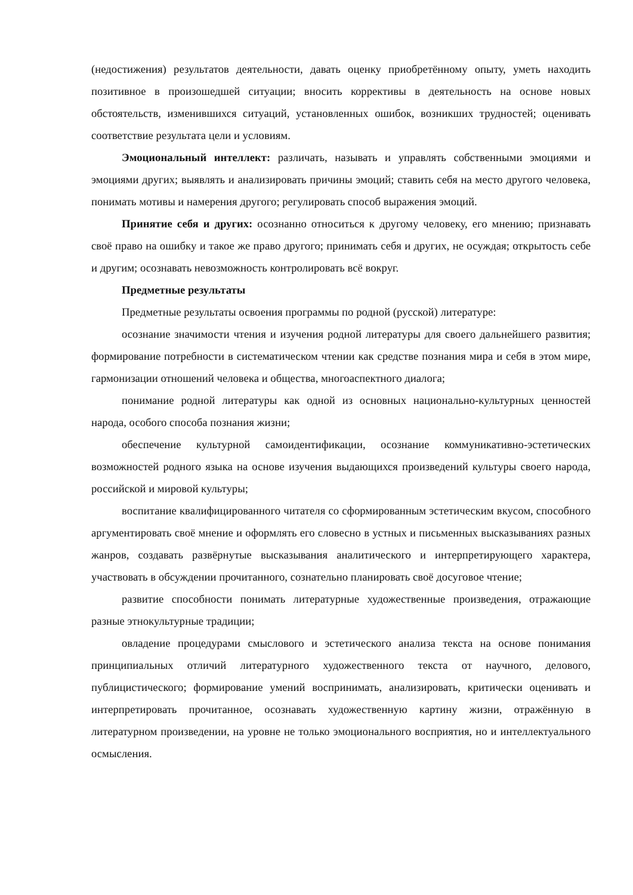(недостижения) результатов деятельности, давать оценку приобретённому опыту, уметь находить позитивное в произошедшей ситуации; вносить коррективы в деятельность на основе новых обстоятельств, изменившихся ситуаций, установленных ошибок, возникших трудностей; оценивать соответствие результата цели и условиям.
Эмоциональный интеллект: различать, называть и управлять собственными эмоциями и эмоциями других; выявлять и анализировать причины эмоций; ставить себя на место другого человека, понимать мотивы и намерения другого; регулировать способ выражения эмоций.
Принятие себя и других: осознанно относиться к другому человеку, его мнению; признавать своё право на ошибку и такое же право другого; принимать себя и других, не осуждая; открытость себе и другим; осознавать невозможность контролировать всё вокруг.
Предметные результаты
Предметные результаты освоения программы по родной (русской) литературе:
осознание значимости чтения и изучения родной литературы для своего дальнейшего развития; формирование потребности в систематическом чтении как средстве познания мира и себя в этом мире, гармонизации отношений человека и общества, многоаспектного диалога;
понимание родной литературы как одной из основных национально-культурных ценностей народа, особого способа познания жизни;
обеспечение культурной самоидентификации, осознание коммуникативно-эстетических возможностей родного языка на основе изучения выдающихся произведений культуры своего народа, российской и мировой культуры;
воспитание квалифицированного читателя со сформированным эстетическим вкусом, способного аргументировать своё мнение и оформлять его словесно в устных и письменных высказываниях разных жанров, создавать развёрнутые высказывания аналитического и интерпретирующего характера, участвовать в обсуждении прочитанного, сознательно планировать своё досуговое чтение;
развитие способности понимать литературные художественные произведения, отражающие разные этнокультурные традиции;
овладение процедурами смыслового и эстетического анализа текста на основе понимания принципиальных отличий литературного художественного текста от научного, делового, публицистического; формирование умений воспринимать, анализировать, критически оценивать и интерпретировать прочитанное, осознавать художественную картину жизни, отражённую в литературном произведении, на уровне не только эмоционального восприятия, но и интеллектуального осмысления.